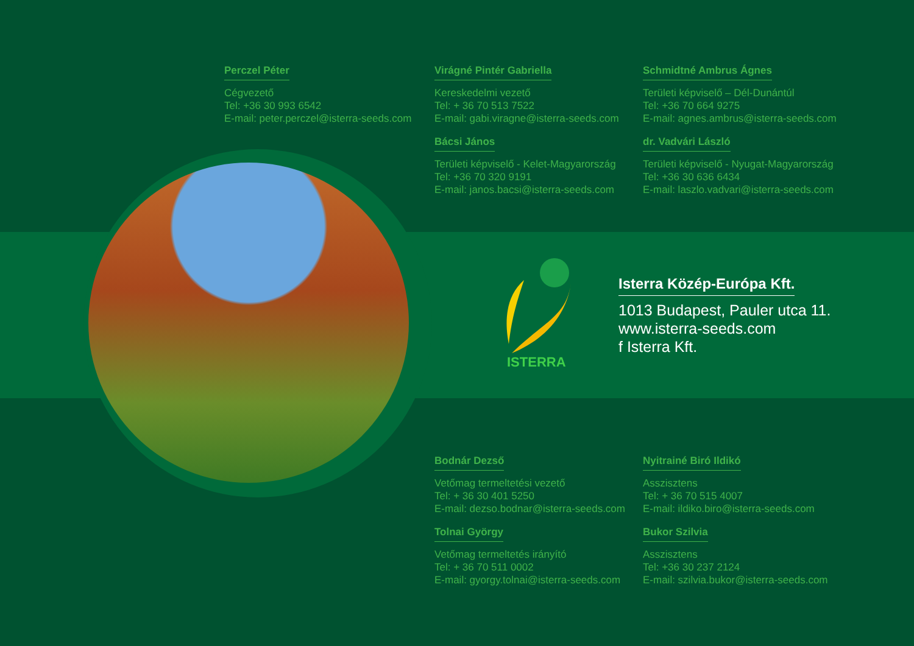Perczel Péter
Cégvezető
Tel: +36 30 993 6542
E-mail: peter.perczel@isterra-seeds.com
Virágné Pintér Gabriella
Kereskedelmi vezető
Tel: + 36 70 513 7522
E-mail: gabi.viragne@isterra-seeds.com
Schmidtné Ambrus Ágnes
Területi képviselő – Dél-Dunántúl
Tel: +36 70 664 9275
E-mail: agnes.ambrus@isterra-seeds.com
Bácsi János
Területi képviselő - Kelet-Magyarország
Tel: +36 70 320 9191
E-mail: janos.bacsi@isterra-seeds.com
dr. Vadvári László
Területi képviselő - Nyugat-Magyarország
Tel: +36 30 636 6434
E-mail: laszlo.vadvari@isterra-seeds.com
ISTERRA
Isterra Közép-Európa Kft.
1013 Budapest, Pauler utca 11.
www.isterra-seeds.com
f Isterra Kft.
Bodnár Dezső
Vetőmag termeltetési vezető
Tel: + 36 30 401 5250
E-mail: dezso.bodnar@isterra-seeds.com
Nyitrainé Biró Ildikó
Asszisztens
Tel: + 36 70 515 4007
E-mail: ildiko.biro@isterra-seeds.com
Tolnai György
Vetőmag termeltetés irányító
Tel: + 36 70 511 0002
E-mail: gyorgy.tolnai@isterra-seeds.com
Bukor Szilvia
Asszisztens
Tel: +36 30 237 2124
E-mail: szilvia.bukor@isterra-seeds.com